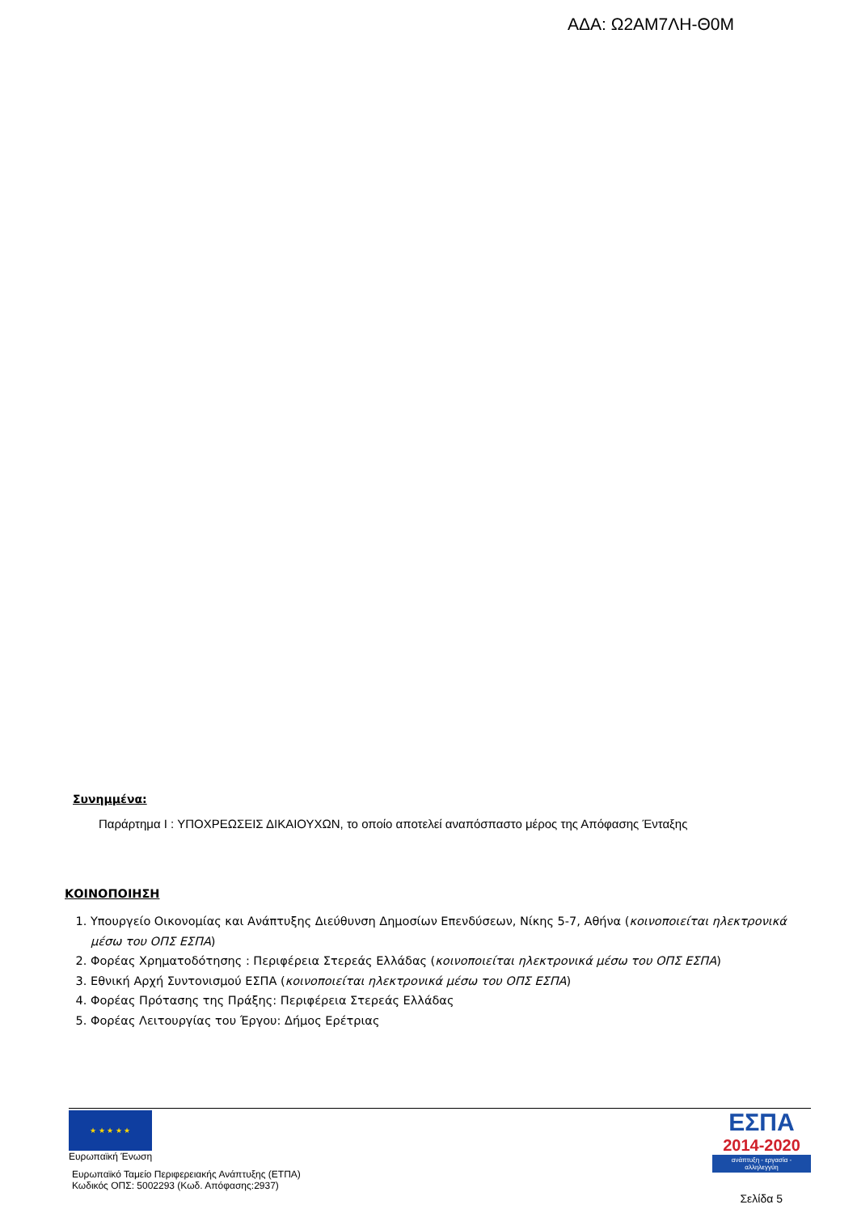ΑΔΑ: Ω2ΑΜ7ΛΗ-Θ0Μ
Συνημμένα:
Παράρτημα Ι : ΥΠΟΧΡΕΩΣΕΙΣ ΔΙΚΑΙΟΥΧΩΝ, το οποίο αποτελεί αναπόσπαστο μέρος της Απόφασης Ένταξης
ΚΟΙΝΟΠΟΙΗΣΗ
1. Υπουργείο Οικονομίας και Ανάπτυξης Διεύθυνση Δημοσίων Επενδύσεων, Νίκης 5-7, Αθήνα (κοινοποιείται ηλεκτρονικά μέσω του ΟΠΣ ΕΣΠΑ)
2. Φορέας Χρηματοδότησης : Περιφέρεια Στερεάς Ελλάδας (κοινοποιείται ηλεκτρονικά μέσω του ΟΠΣ ΕΣΠΑ)
3. Εθνική Αρχή Συντονισμού ΕΣΠΑ (κοινοποιείται ηλεκτρονικά μέσω του ΟΠΣ ΕΣΠΑ)
4. Φορέας Πρότασης της Πράξης: Περιφέρεια Στερεάς Ελλάδας
5. Φορέας Λειτουργίας του Έργου: Δήμος Ερέτριας
★ ★ ★ ★ ★
Ευρωπαϊκή Ένωση
Ευρωπαϊκό Ταμείο Περιφερειακής Ανάπτυξης (ΕΤΠΑ)
Κωδικός ΟΠΣ: 5002293 (Κωδ. Απόφασης:2937)
ΕΣΠΑ
2014-2020
ανάπτυξη - εργασία - αλληλεγγύη
Σελίδα 5